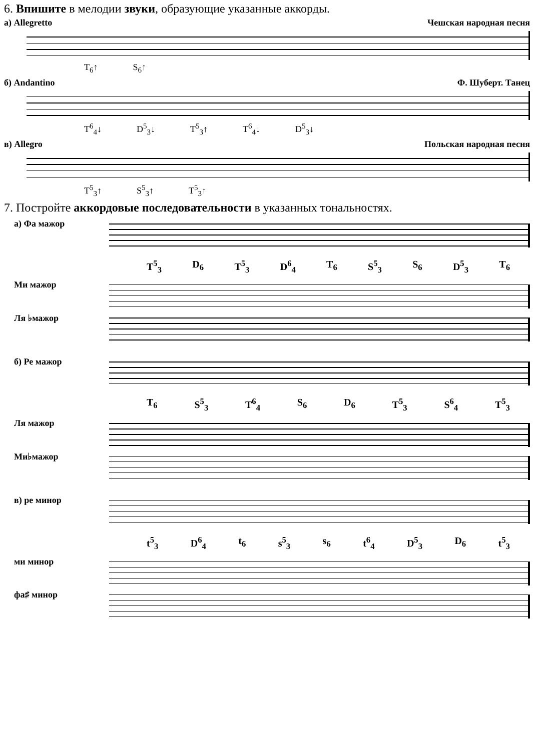6. Впишите в мелодии звуки, образующие указанные аккорды.
а) Allegretto Чешская народная песня
T<sub>6</sub>↑ S<sub>6</sub>↑
б) Andantino Ф. Шуберт. Танец
T<sup>6</sup><sub>4</sub>↓ D<sup>5</sup><sub>3</sub>↓ T<sup>5</sup><sub>3</sub>↑ T<sup>6</sup><sub>4</sub>↓ D<sup>5</sup><sub>3</sub>↓
в) Allegro Польская народная песня
T<sup>5</sup><sub>3</sub>↑ S<sup>5</sup><sub>3</sub>↑ T<sup>5</sup><sub>3</sub>↑
7. Постройте аккордовые последовательности в указанных тональностях.
а) Фа мажор
T<sup>5</sup><sub>3</sub> D<sub>6</sub> T<sup>5</sup><sub>3</sub> D<sup>6</sup><sub>4</sub> T<sub>6</sub> S<sup>5</sup><sub>3</sub> S<sub>6</sub> D<sup>5</sup><sub>3</sub> T<sub>6</sub>
Ми мажор
Ля ♭мажор
б) Ре мажор
T<sub>6</sub> S<sup>5</sup><sub>3</sub> T<sup>6</sup><sub>4</sub> S<sub>6</sub> D<sub>6</sub> T<sup>5</sup><sub>3</sub> S<sup>6</sup><sub>4</sub> T<sup>5</sup><sub>3</sub>
Ля мажор
Ми♭мажор
в) ре минор
t<sup>5</sup><sub>3</sub> D<sup>6</sup><sub>4</sub> t<sub>6</sub> s<sup>5</sup><sub>3</sub> s<sub>6</sub> t<sup>6</sup><sub>4</sub> D<sup>5</sup><sub>3</sub> D<sub>6</sub> t<sup>5</sup><sub>3</sub>
ми минор
фа♯ минор